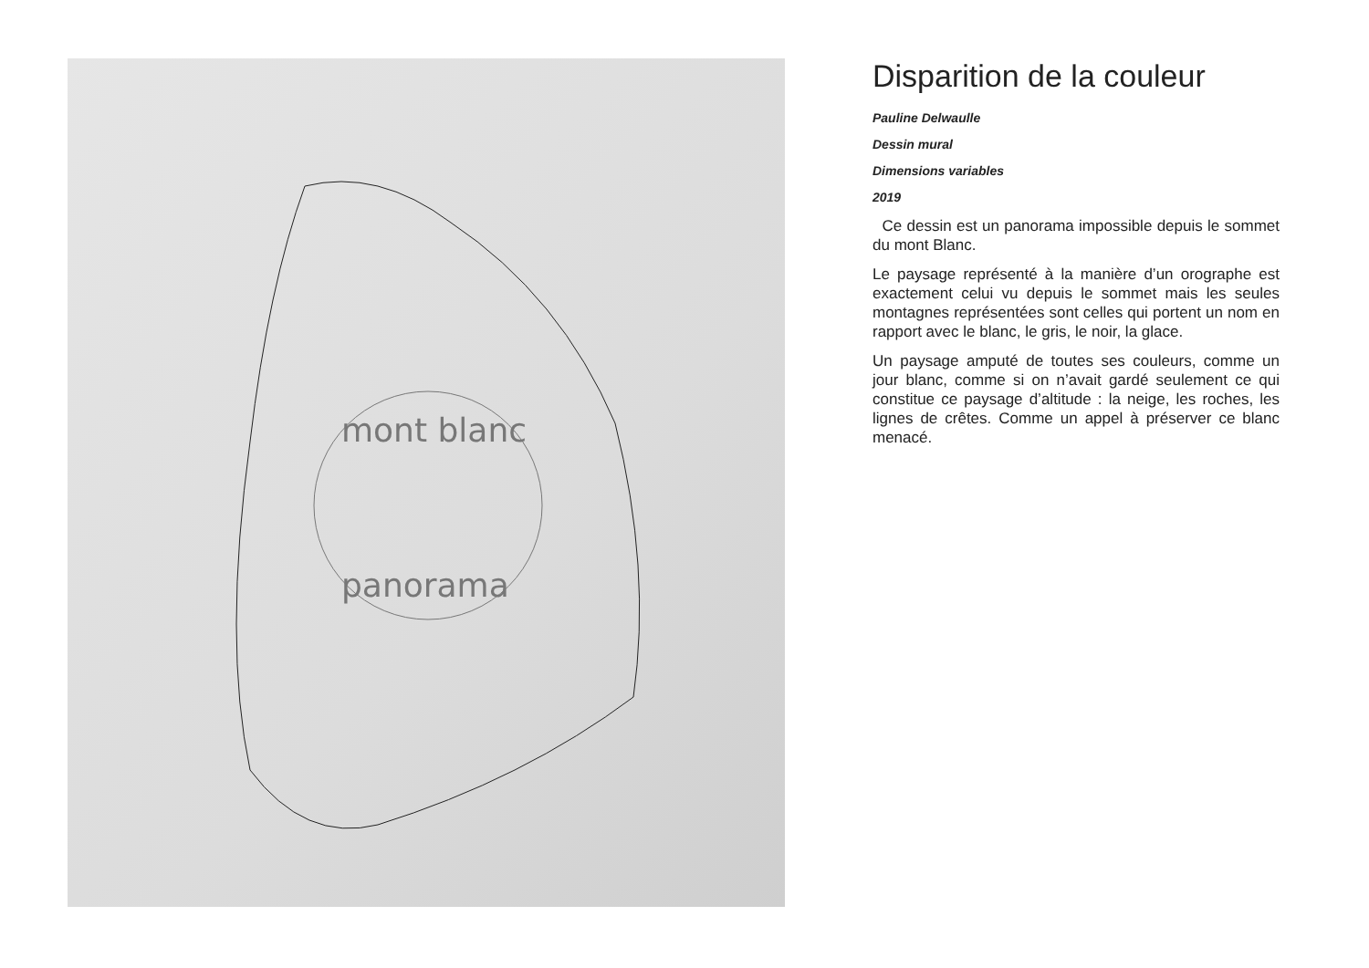mont blanc
panorama
Disparition de la couleur
Pauline Delwaulle
Dessin mural
Dimensions variables
2019
Ce dessin est un panorama impossible depuis le sommet du mont Blanc.
Le paysage représenté à la manière d’un orographe est exactement celui vu depuis le sommet mais les seules montagnes représentées sont celles qui portent un nom en rapport avec le blanc, le gris, le noir, la glace.
Un paysage amputé de toutes ses couleurs, comme un jour blanc, comme si on n’avait gardé seulement ce qui constitue ce paysage d’altitude : la neige, les roches, les lignes de crêtes. Comme un appel à préserver ce blanc menacé.